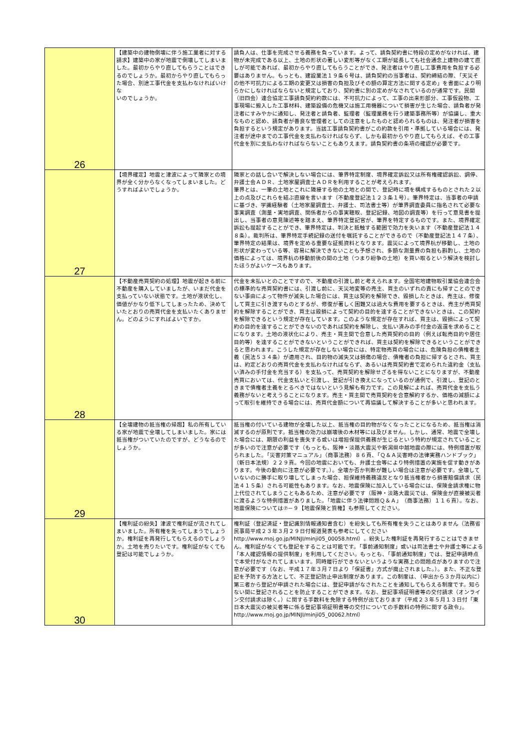| 26 | 【建築中の建物倒壊に伴う施工業者に対する請求】建築中の家が地震で倒壊してしまいました。最初からやり直してもらうことはできるのでしょうか。最初からやり直してもらった場合、別途工事代金を支払わなければいけな いのでしょうか。 | 請負人は、仕事を完成させる義務を負っています。よって、請負契約書に特段の定めがなければ、建物が未完成である以上、土地の形状の著しい変形等がなく工期が延長しても社会通念上建物の建て直しが可能であれば、最初からやり直してもらうことができ、発注者はやり直し工事費用を負担する必要はありません。もっとも、建設業法１９条６号は、請負契約の当事者は、契約締結の際、「天災その他不可抗力による工期の変更又は損害の負担及びその額の算定方法に関する定め」を書面により明らかにしなければならないと規定しており、契約書に別の定めがなされているのが通常です。民間（旧四会）連合協定工事請負契約約款には、不可抗力によって、工事の出来形部分、工事仮設物、工事現場に搬入した工事材料、建築設備の危機又は施工用機器について損害が生じた場合、請負者が発注者にすみやかに通知し、発注者と請負者、監理者（監理業務を行う建築事務所等）が協議し、重大なものと認め、請負者が善良な管理者としての注意をしたものと認められるものは、発注者が損害を負担するという規定があります。当該工事請負契約書がこの約款を引用・準拠している場合には、発注者が途中までの工事代金を支払わなければならず、しかも最初からやり直してもらえば、その工事代金を別に支払わなければならないこともありえます。請負契約書の条項の確認が必要です。 |
| 27 | 【境界確定】地震と津波によって隣家との境界が全く分からなくなってしまいました。どうすればよいでしょうか。 | 隣家との話し合いで解決しない場合には、筆界特定制度、境界確定訴訟又は所有権確認訴訟、調停、弁護士会ＡＤＲ、土地家屋調査士ＡＤＲを利用することが考えられます。 筆界とは、一筆の土地とこれに隣接する他の土地との間で、登記時に境を構成するものとされた２以上の点及びこれらを結ぶ直線を言います（不動産登記法１２３条１号）。筆界特定は、当事者の申請に基づき、学識経験者（土地家屋調査士、弁護士、司法書士等）が筆界調査委員に指名されて必要な事実調査（測量・実地調査、関係者からの事実聴取、登記記録、地図の調査等）を行って意見書を提出し、当事者の意見陳述等を踏まえ、筆界特定登記官が、筆界を特定するものです。また、境界確定訴訟も提起することができ、筆界特定は、判決と抵触する範囲で効力を失います（不動産登記法１４８条）。裁判所は、筆界特定手続記録の送付を嘱託することができるので（不動産登記法１４７条）、筆界特定の結果は、境界を定める重要な証拠資料となります。震災によって境界杭が移動し、土地の形状が変わっている等、容易に解決できないことも予想され、多額な測量費の負担も斟酌し、土地の価格によっては、境界杭の移動前後の間の土地（つまり紛争の土地）を買い取るという解決を検討したほうがよいケースもあります。 |
| 28 | 【不動産売買契約の処理】地震が起きる前に不動産を購入していましたが、いまだ代金を支払っていない状態です。土地が液状化し、価値がかなり低下してしまったため、決めていたとおりの売買代金を支払いたくありません。どのようにすればよいですか。 | 代金を未払いとのことですので、不動産の引渡し前と考えられます。全国宅地建物取引業協会連合会の標準的な売買契約書には、引渡し前に、天災地変等の売主、買主のいずれの責にも帰すことのできない事由によって物件が滅失した場合には、買主は契約を解除でき、毀損したときは、売主は、修復して買主に引き渡すものとするが、修復が著しく困難又は過大な費用を要するときは、売主が売買契約を解除することができ、買主は毀損によって契約の目的を達することができないときは、この契約を解除できるという規定が存在しています。このような規定が存在すれば、買主は、毀損によって契約の目的を達することができないのであれば契約を解除し、支払い済みの手付金の返還を求めることになります。土地の液状化により、売主・買主間で合意した売買契約の目的（例えば転売目的や居住目的等）を達することができないということができれば、買主は契約を解除できるということができると思われます。こうした規定が存在しない場合には、特定物売買の場合には、危険負担の債権者主義（民法５３４条）が適用され、目的物の滅失又は損傷の場合、債権者の負担に帰するとされ、買主は、約定どおりの売買代金を支払わなければならず、あるいは売買契約書で定められた違約金（支払い済みの手付金を充当する）を支払って、売買契約を解除せざるを得ないことになりますが、不動産売買においては、代金支払いと引渡し、登記が引き換えになっているのが通例で、引渡し、登記のときまで債権者主義をとるべきではないという見解も有力です。この見解によれば、売買代金を支払う義務がないと考えうることになります。売主・買主間で売買契約を合意解約するか、価格の減額によって取引を維持できる場合には、売買代金額について再協議して解決することが多いと思われます。 |
| 29 | 【全壊建物の抵当権の帰趨】私の所有している家が地震で全壊してしまいました。家には抵当権がついていたのですが、どうなるのでしょうか。 | 抵当権の付いている建物が全壊した以上、抵当権の目的物がなくなったことになるため、抵当権は消滅するのが原則です。抵当権の効力は崩壊後の木材等には及びません。しかし、通常、地震で全壊した場合には、期限の利益を喪失する或いは増担保提供義務が生じるという特約が規定されていることが多いので注意が必要です（もっとも、阪神・淡路大震災や新潟県中越地震の際には、特例措置が取られました。「災害対策マニュアル」（商事法務）８６頁、「Ｑ＆Ａ災害時の法律実務ハンドブック」（新日本法規）２２９頁。今回の地震においても、弁護士会等により特例措置の実施を促す動きがあります。今後の動向に注意が必要です。）。全壊か否か判断が難しい場合は注意が必要です。全壊していないのに勝手に取り壊してしまった場合、担保維持義務違反となり抵当権者から損害賠償請求（民法４１５条）される可能性もあります。なお、地震保険に加入している場合には、保険金請求権に物上代位されてしまうこともあるため、注意が必要です（阪神・淡路大震災では、保険金が直接被災者に渡るような特例措置がありました。「地震に伴う法律問題Ｑ＆Ａ」（商事法務）１１６頁）。なお、地震保険については⑦－９【地震保険と質権】も参照してください。 |
| 30 | 【権利証の紛失】津波で権利証が流されてしまいました。所有権を失ってしまうでしょうか。権利証を再発行してもらえるのでしょうか。土地を売りたいです。権利証がなくても登記は可能でしょうか。 | 権利証（登記済証・登記識別情報通知書含む）を紛失しても所有権を失うことはありません（法務省民事局平成２３年３月２９日付報道発表も参考にしてください http://www.moj.go.jp/MINJI/minji05_00058.html）。紛失した権利証を再発行することはできません。権利証がなくても登記をすることは可能です。「事前通知制度」或いは司法書士や弁護士等による「本人確認情報の提供制度」を利用してください。もっとも、「事前通知制度」では、登記申請時点で本受付がなされてしまいます。同時履行ができないというような実務上の問題点がありますので注意が必要です（なお、平成１７年３月７日より「保証書」方式が廃止されました。）。また、不正な登記を予防する方法として、不正登記防止申出制度があります。この制度は、（申出から３か月以内に）第三者から登記が申請された場合には、登記申請がなされたことを通知してもらえる制度です。知らない間に登記されることを防止することができます。なお、登記事項証明書等の交付請求（オンライン交付請求は除く。）に関する手数料を免除する特例が出ております（平成２３年５月１３日付「東日本大震災の被災者等に係る登記事項証明書等の交付についての手数料の特例に関する政令」。http://www.moj.go.jp/MINJI/minji05_00062.html） |